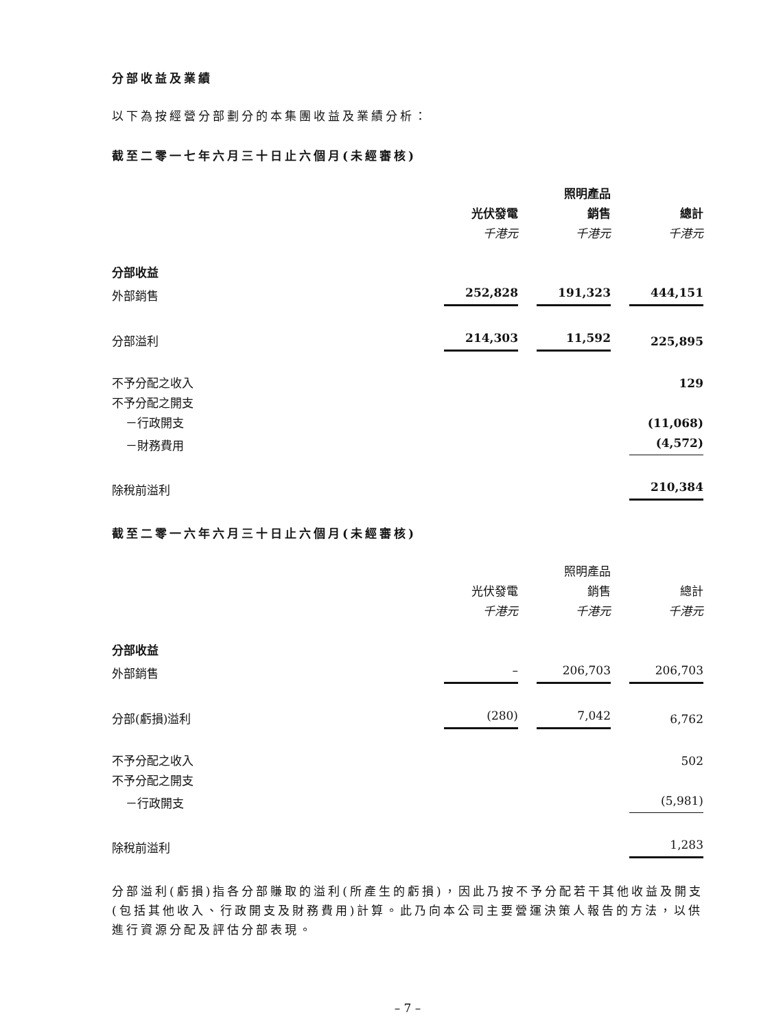分部收益及業績
以下為按經營分部劃分的本集團收益及業績分析：
截至二零一七年六月三十日止六個月(未經審核)
| | | 照明產品 | |
| --- | --- | --- | --- |
| | 光伏發電 | 銷售 | 總計 |
| | 千港元 | 千港元 | 千港元 |
| 分部收益 | | | |
| 外部銷售 | 252,828 | 191,323 | 444,151 |
| 分部溢利 | 214,303 | 11,592 | 225,895 |
| 不予分配之收入 | | | 129 |
| 不予分配之開支 | | | |
| －行政開支 | | | (11,068) |
| －財務費用 | | | (4,572) |
| 除稅前溢利 | | | 210,384 |
截至二零一六年六月三十日止六個月(未經審核)
| | | 照明產品 | |
| --- | --- | --- | --- |
| | 光伏發電 | 銷售 | 總計 |
| | 千港元 | 千港元 | 千港元 |
| 分部收益 | | | |
| 外部銷售 | – | 206,703 | 206,703 |
| 分部(虧損)溢利 | (280) | 7,042 | 6,762 |
| 不予分配之收入 | | | 502 |
| 不予分配之開支 | | | |
| －行政開支 | | | (5,981) |
| 除稅前溢利 | | | 1,283 |
分部溢利(虧損)指各分部賺取的溢利(所產生的虧損)，因此乃按不予分配若干其他收益及開支(包括其他收入、行政開支及財務費用)計算。此乃向本公司主要營運決策人報告的方法，以供進行資源分配及評估分部表現。
– 7 –